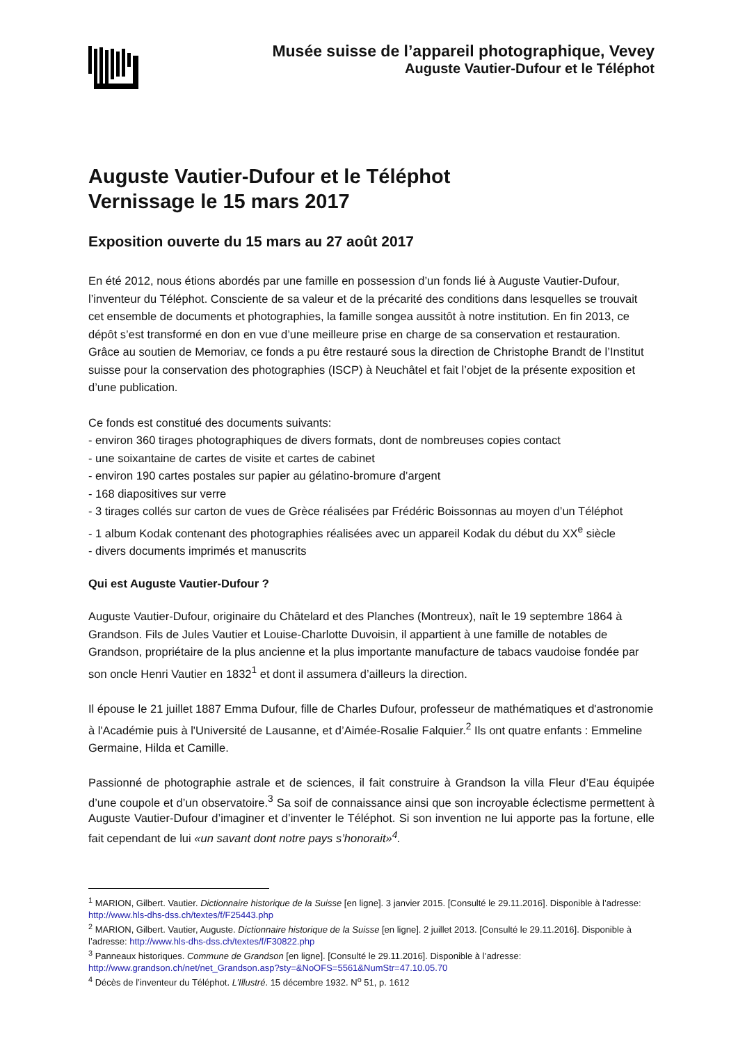Musée suisse de l’appareil photographique, Vevey
Auguste Vautier-Dufour et le Téléphot
Auguste Vautier-Dufour et le Téléphot
Vernissage le 15 mars 2017
Exposition ouverte du 15 mars au 27 août 2017
En été 2012, nous étions abordés par une famille en possession d’un fonds lié à Auguste Vautier-Dufour, l’inventeur du Téléphot. Consciente de sa valeur et de la précarité des conditions dans lesquelles se trouvait cet ensemble de documents et photographies, la famille songea aussitôt à notre institution. En fin 2013, ce dépôt s’est transformé en don en vue d’une meilleure prise en charge de sa conservation et restauration. Grâce au soutien de Memoriav, ce fonds a pu être restauré sous la direction de Christophe Brandt de l’Institut suisse pour la conservation des photographies (ISCP) à Neuchâtel et fait l’objet de la présente exposition et d’une publication.
Ce fonds est constitué des documents suivants:
- environ 360 tirages photographiques de divers formats, dont de nombreuses copies contact
- une soixantaine de cartes de visite et cartes de cabinet
- environ 190 cartes postales sur papier au gélatino-bromure d’argent
- 168 diapositives sur verre
- 3 tirages collés sur carton de vues de Grèce réalisées par Frédéric Boissonnas au moyen d’un Téléphot
- 1 album Kodak contenant des photographies réalisées avec un appareil Kodak du début du XX<sup>e</sup> siècle
- divers documents imprimés et manuscrits
Qui est Auguste Vautier-Dufour ?
Auguste Vautier-Dufour, originaire du Châtelard et des Planches (Montreux), naît le 19 septembre 1864 à Grandson. Fils de Jules Vautier et Louise-Charlotte Duvoisin, il appartient à une famille de notables de Grandson, propriétaire de la plus ancienne et la plus importante manufacture de tabacs vaudoise fondée par son oncle Henri Vautier en 1832<sup>1</sup> et dont il assumera d’ailleurs la direction.
Il épouse le 21 juillet 1887 Emma Dufour, fille de Charles Dufour, professeur de mathématiques et d'astronomie à l'Académie puis à l'Université de Lausanne, et d’Aimée-Rosalie Falquier.<sup>2</sup> Ils ont quatre enfants : Emmeline Germaine, Hilda et Camille.
Passionné de photographie astrale et de sciences, il fait construire à Grandson la villa Fleur d’Eau équipée d’une coupole et d’un observatoire.<sup>3</sup> Sa soif de connaissance ainsi que son incroyable éclectisme permettent à Auguste Vautier-Dufour d’imaginer et d’inventer le Téléphot. Si son invention ne lui apporte pas la fortune, elle fait cependant de lui «un savant dont notre pays s’honorait»<sup>4</sup>.
<sup>1</sup> MARION, Gilbert. Vautier. Dictionnaire historique de la Suisse [en ligne]. 3 janvier 2015. [Consulté le 29.11.2016]. Disponible à l’adresse: http://www.hls-dhs-dss.ch/textes/f/F25443.php
<sup>2</sup> MARION, Gilbert. Vautier, Auguste. Dictionnaire historique de la Suisse [en ligne]. 2 juillet 2013. [Consulté le 29.11.2016]. Disponible à l’adresse: http://www.hls-dhs-dss.ch/textes/f/F30822.php
<sup>3</sup> Panneaux historiques. Commune de Grandson [en ligne]. [Consulté le 29.11.2016]. Disponible à l’adresse: http://www.grandson.ch/net/net_Grandson.asp?sty=&NoOFS=5561&NumStr=47.10.05.70
<sup>4</sup> Décès de l’inventeur du Téléphot. L’Illustré. 15 décembre 1932. N<sup>o</sup> 51, p. 1612